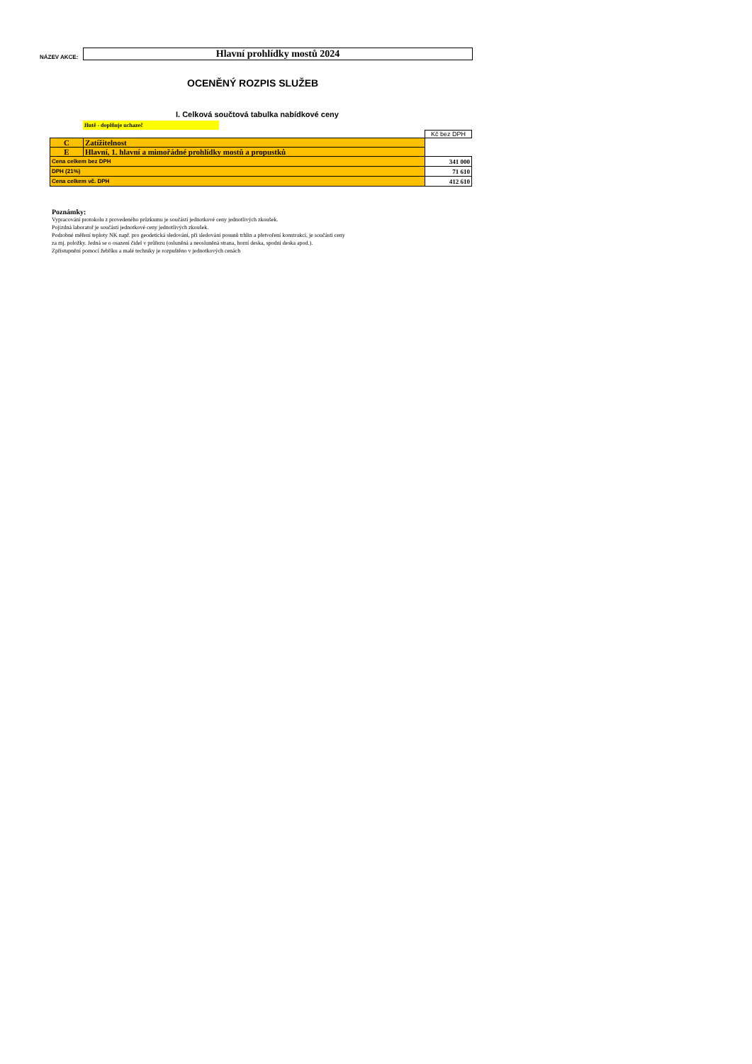NÁZEV AKCE:
Hlavní prohlídky mostů 2024
OCENĚNÝ ROZPIS SLUŽEB
I. Celková součtová tabulka nabídkové ceny
žlutě - doplňuje uchazeč
| | | Kč bez DPH |
| C | Zatížitelnost | |
| E | Hlavní, 1. hlavní a mimořádné prohlídky mostů a propustků | |
| Cena celkem bez DPH | | 341 000 |
| DPH (21%) | | 71 610 |
| Cena celkem vč. DPH | | 412 610 |
Poznámky:
Vypracování protokolu z provedeného průzkumu je součástí jednotkové ceny jednotlivých zkoušek.
Pojízdná laboratoř je součástí jednotkové ceny jednotlivých zkoušek.
Podrobné měření teploty NK např. pro geodetická sledování, při sledování posunů trhlin a přetvoření konstrukcí, je součástí ceny za mj. položky. Jedná se o osazení čidel v průřezu (osluněná a neosluněná strana, horní deska, spodní deska apod.).
Zpřístupnění pomocí žebříku a malé techniky je rozpuštěno v jednotkových cenách